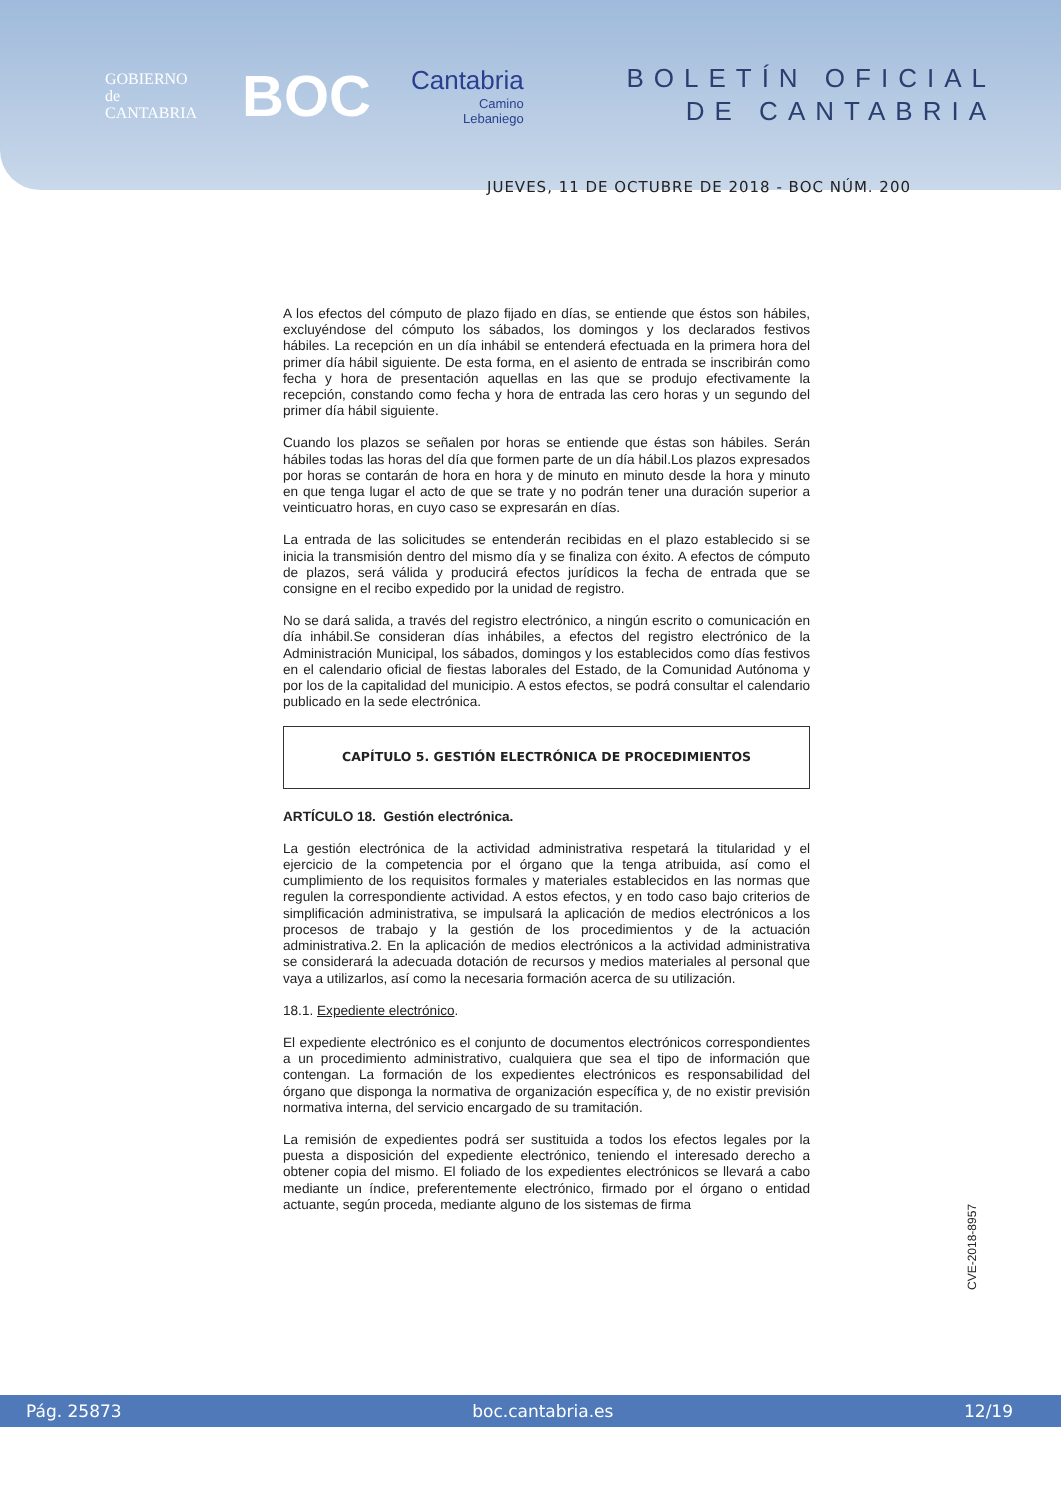GOBIERNO
de
CANTABRIA
BOC
Cantabria
Camino
Lebaniego
BOLETÍN OFICIAL
DE CANTABRIA
JUEVES, 11 DE OCTUBRE DE 2018 - BOC NÚM. 200
A los efectos del cómputo de plazo fijado en días, se entiende que éstos son hábiles, excluyéndose del cómputo los sábados, los domingos y los declarados festivos hábiles. La recepción en un día inhábil se entenderá efectuada en la primera hora del primer día hábil siguiente. De esta forma, en el asiento de entrada se inscribirán como fecha y hora de presentación aquellas en las que se produjo efectivamente la recepción, constando como fecha y hora de entrada las cero horas y un segundo del primer día hábil siguiente.
Cuando los plazos se señalen por horas se entiende que éstas son hábiles. Serán hábiles todas las horas del día que formen parte de un día hábil.Los plazos expresados por horas se contarán de hora en hora y de minuto en minuto desde la hora y minuto en que tenga lugar el acto de que se trate y no podrán tener una duración superior a veinticuatro horas, en cuyo caso se expresarán en días.
La entrada de las solicitudes se entenderán recibidas en el plazo establecido si se inicia la transmisión dentro del mismo día y se finaliza con éxito. A efectos de cómputo de plazos, será válida y producirá efectos jurídicos la fecha de entrada que se consigne en el recibo expedido por la unidad de registro.
No se dará salida, a través del registro electrónico, a ningún escrito o comunicación en día inhábil.Se consideran días inhábiles, a efectos del registro electrónico de la Administración Municipal, los sábados, domingos y los establecidos como días festivos en el calendario oficial de fiestas laborales del Estado, de la Comunidad Autónoma y por los de la capitalidad del municipio. A estos efectos, se podrá consultar el calendario publicado en la sede electrónica.
CAPÍTULO 5. GESTIÓN ELECTRÓNICA DE PROCEDIMIENTOS
ARTÍCULO 18. Gestión electrónica.
La gestión electrónica de la actividad administrativa respetará la titularidad y el ejercicio de la competencia por el órgano que la tenga atribuida, así como el cumplimiento de los requisitos formales y materiales establecidos en las normas que regulen la correspondiente actividad. A estos efectos, y en todo caso bajo criterios de simplificación administrativa, se impulsará la aplicación de medios electrónicos a los procesos de trabajo y la gestión de los procedimientos y de la actuación administrativa.2. En la aplicación de medios electrónicos a la actividad administrativa se considerará la adecuada dotación de recursos y medios materiales al personal que vaya a utilizarlos, así como la necesaria formación acerca de su utilización.
18.1. Expediente electrónico.
El expediente electrónico es el conjunto de documentos electrónicos correspondientes a un procedimiento administrativo, cualquiera que sea el tipo de información que contengan. La formación de los expedientes electrónicos es responsabilidad del órgano que disponga la normativa de organización específica y, de no existir previsión normativa interna, del servicio encargado de su tramitación.
La remisión de expedientes podrá ser sustituida a todos los efectos legales por la puesta a disposición del expediente electrónico, teniendo el interesado derecho a obtener copia del mismo. El foliado de los expedientes electrónicos se llevará a cabo mediante un índice, preferentemente electrónico, firmado por el órgano o entidad actuante, según proceda, mediante alguno de los sistemas de firma
CVE-2018-8957
Pág. 25873 boc.cantabria.es 12/19